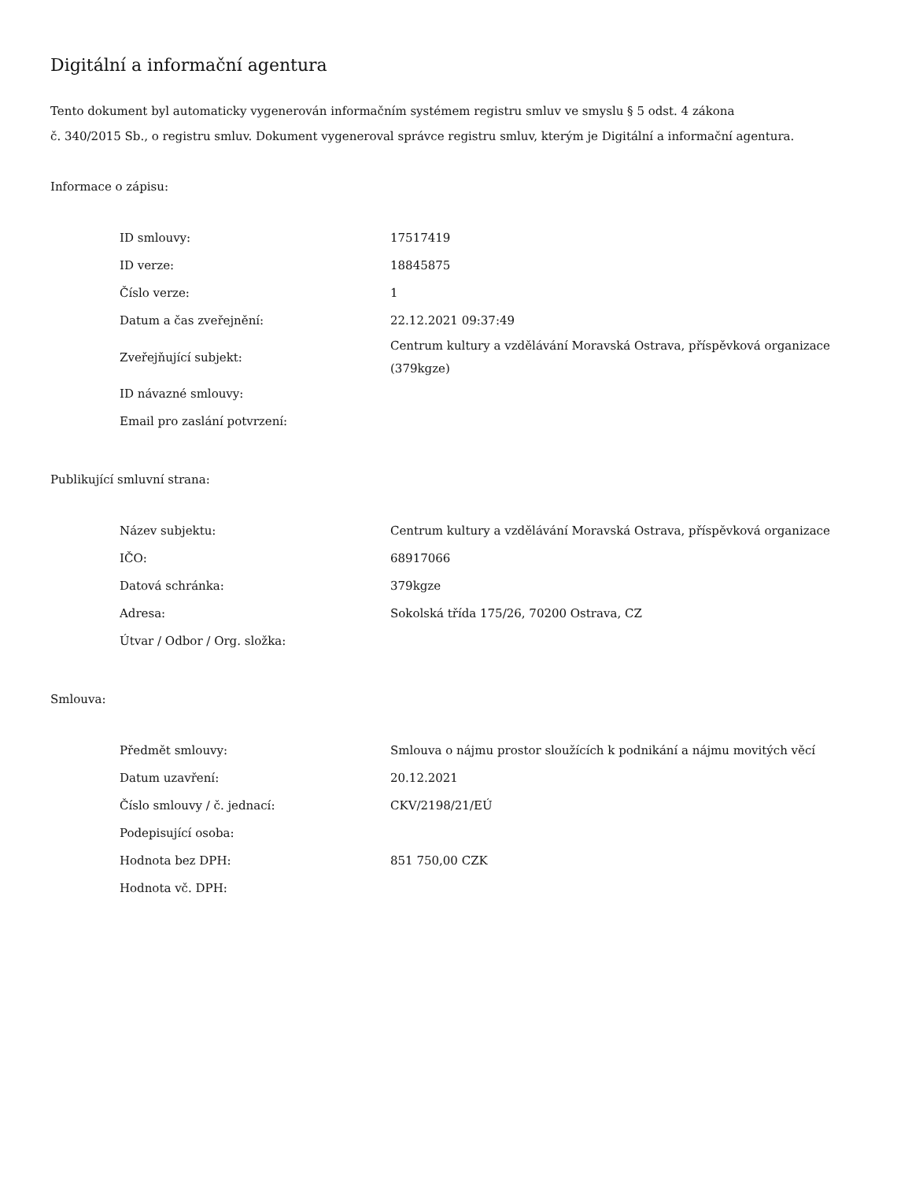Digitální a informační agentura
Tento dokument byl automaticky vygenerován informačním systémem registru smluv ve smyslu § 5 odst. 4 zákona
č. 340/2015 Sb., o registru smluv. Dokument vygeneroval správce registru smluv, kterým je Digitální a informační agentura.
Informace o zápisu:
| ID smlouvy: | 17517419 |
| ID verze: | 18845875 |
| Číslo verze: | 1 |
| Datum a čas zveřejnění: | 22.12.2021 09:37:49 |
| Zveřejňující subjekt: | Centrum kultury a vzdělávání Moravská Ostrava, příspěvková organizace (379kgze) |
| ID návazné smlouvy: | |
| Email pro zaslání potvrzení: | |
Publikující smluvní strana:
| Název subjektu: | Centrum kultury a vzdělávání Moravská Ostrava, příspěvková organizace |
| IČO: | 68917066 |
| Datová schránka: | 379kgze |
| Adresa: | Sokolská třída 175/26, 70200 Ostrava, CZ |
| Útvar / Odbor / Org. složka: | |
Smlouva:
| Předmět smlouvy: | Smlouva o nájmu prostor sloužících k podnikání a nájmu movitých věcí |
| Datum uzavření: | 20.12.2021 |
| Číslo smlouvy / č. jednací: | CKV/2198/21/EÚ |
| Podepisující osoba: | |
| Hodnota bez DPH: | 851 750,00 CZK |
| Hodnota vč. DPH: | |